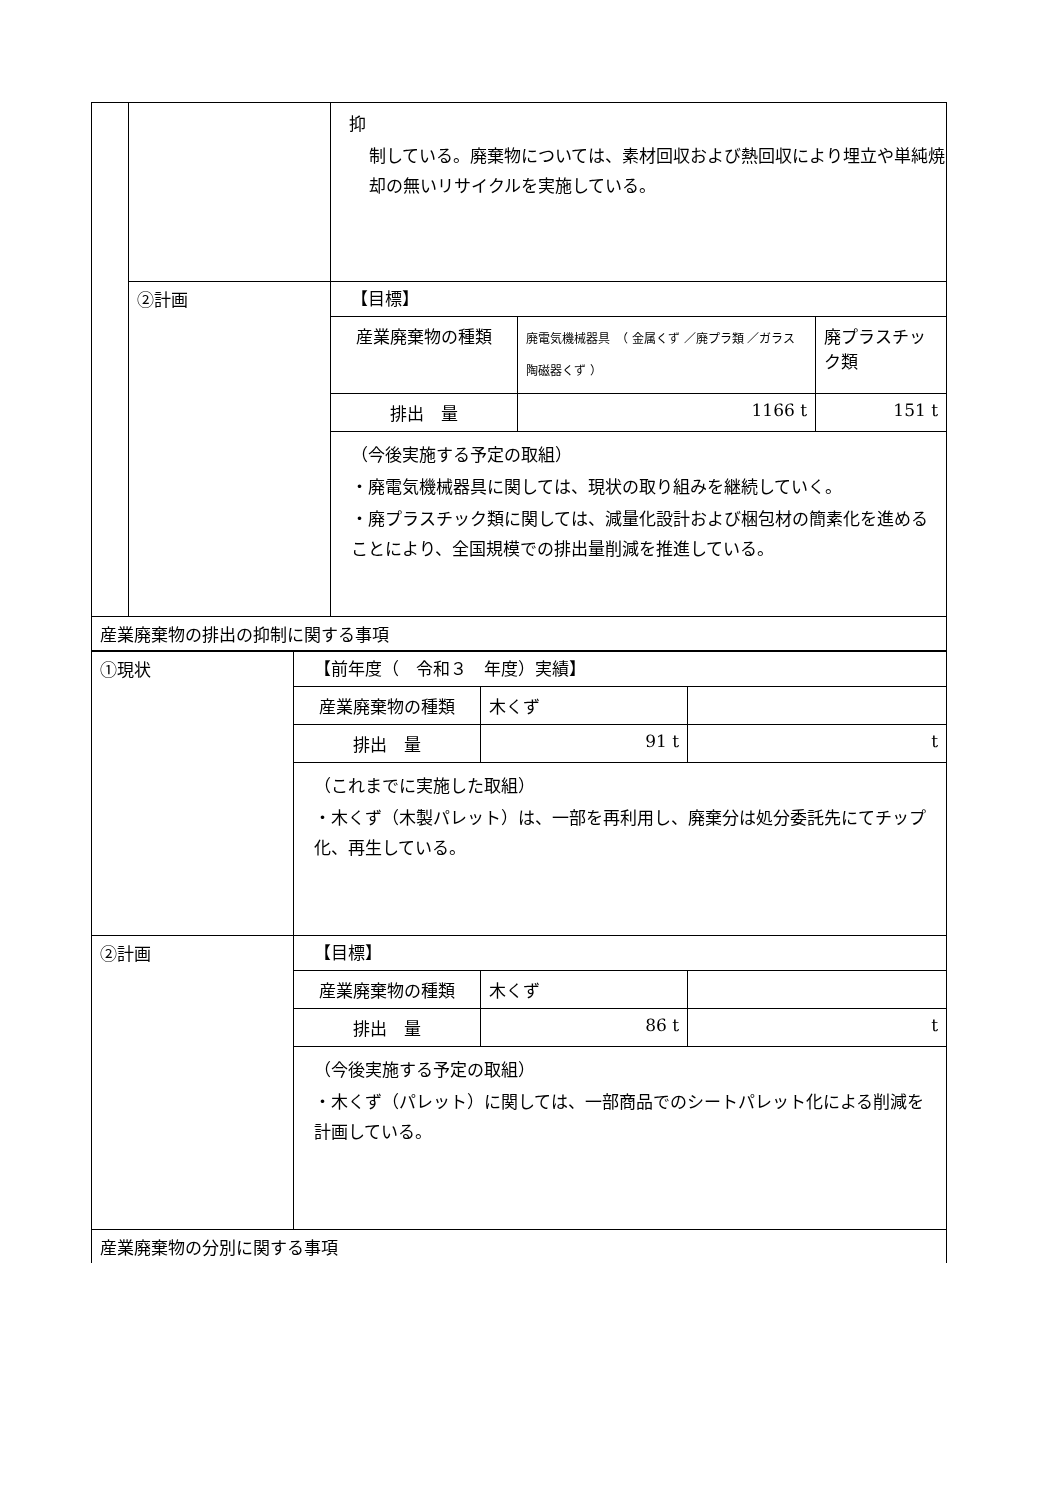| | | 抑 制している。廃棄物については、素材回収および熱回収により埋立や単純焼却の無いリサイクルを実施している。 |
| | ②計画 | 【目標】 / 産業廃棄物の種類 / 廃電気機械器具 （ 金属くず ／廃プラ類 ／ガラス陶磁器くず ） / 廃プラスチック類 / / 排出 量 / 1166 t / 151 t / （今後実施する予定の取組） ・廃電気機械器具に関しては、現状の取り組みを継続していく。 ・廃プラスチック類に関しては、減量化設計および梱包材の簡素化を進めることにより、全国規模での排出量削減を推進している。 |
| 産業廃棄物の排出の抑制に関する事項 | | |
| ①現状 | 【前年度（ 令和３ 年度）実績】 / 産業廃棄物の種類 / 木くず / / / 排出 量 / 91 t / t / （これまでに実施した取組） ・木くず（木製パレット）は、一部を再利用し、廃棄分は処分委託先にてチップ化、再生している。 |
| ②計画 | 【目標】 / 産業廃棄物の種類 / 木くず / / / 排出 量 / 86 t / t / （今後実施する予定の取組） ・木くず（パレット）に関しては、一部商品でのシートパレット化による削減を計画している。 |
| 産業廃棄物の分別に関する事項 | |